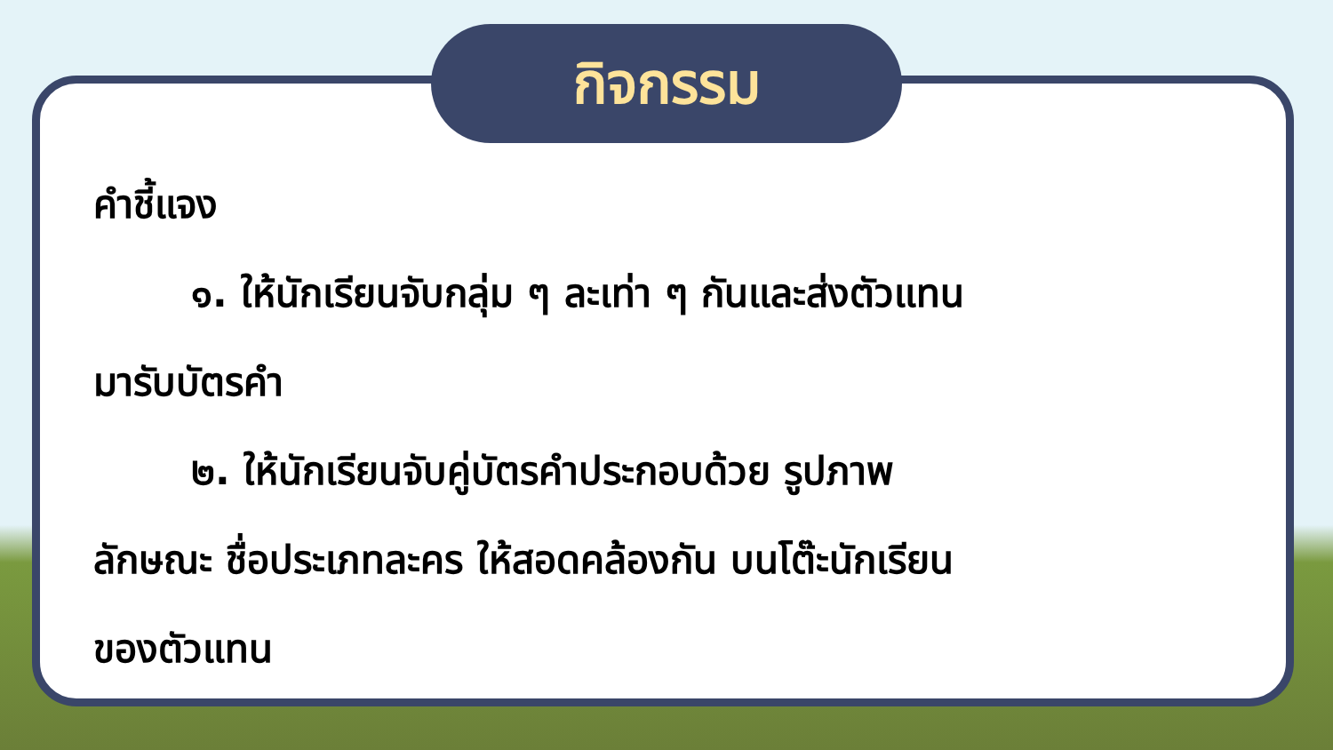กิจกรรม
คำชี้แจง
๑. ให้นักเรียนจับกลุ่ม ๆ ละเท่า ๆ กันและส่งตัวแทน
มารับบัตรคำ
๒. ให้นักเรียนจับคู่บัตรคำประกอบด้วย รูปภาพ
ลักษณะ ชื่อประเภทละคร ให้สอดคล้องกัน บนโต๊ะนักเรียน
ของตัวแทน